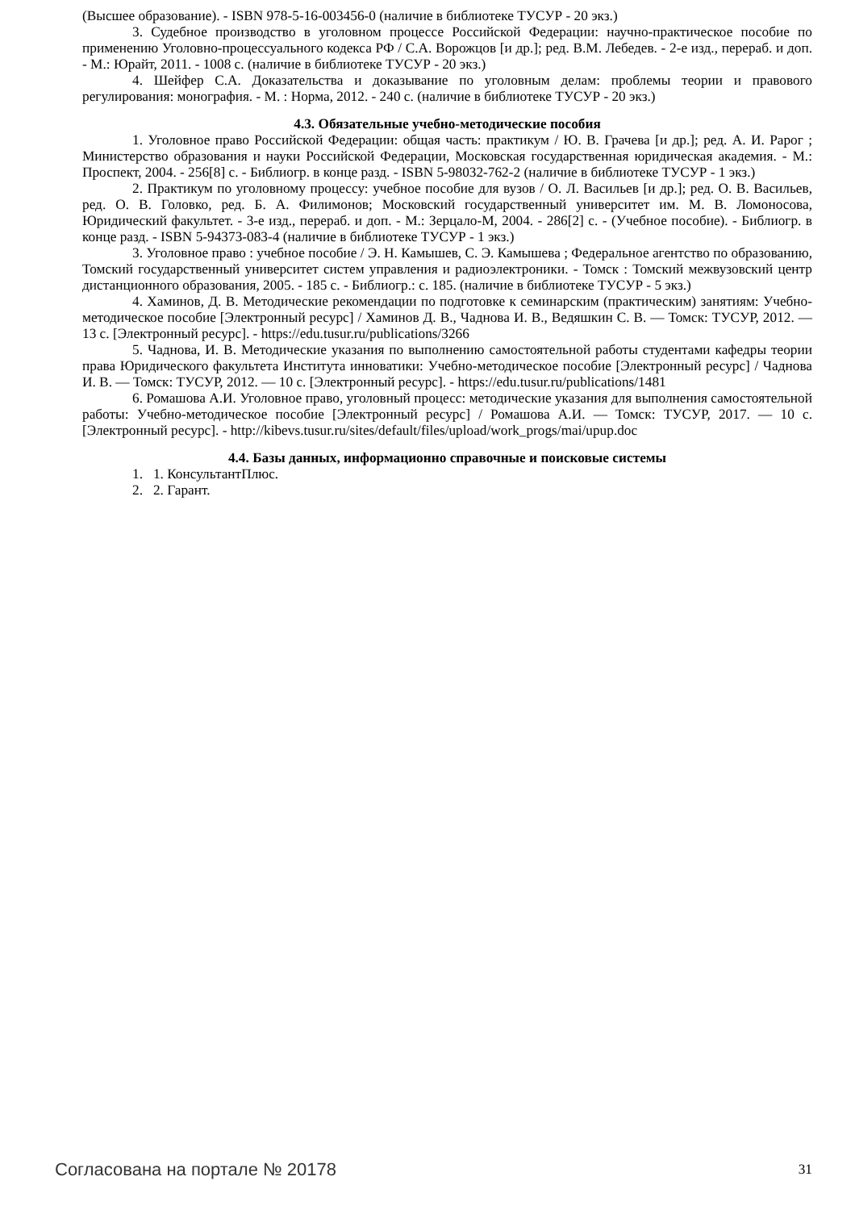(Высшее образование). - ISBN 978-5-16-003456-0 (наличие в библиотеке ТУСУР - 20 экз.)
3. Судебное производство в уголовном процессе Российской Федерации: научно-практическое пособие по применению Уголовно-процессуального кодекса РФ / С.А. Ворожцов [и др.]; ред. В.М. Лебедев. - 2-е изд., перераб. и доп. - М.: Юрайт, 2011. - 1008 с. (наличие в библиотеке ТУСУР - 20 экз.)
4. Шейфер С.А. Доказательства и доказывание по уголовным делам: проблемы теории и правового регулирования: монография. - М. : Норма, 2012. - 240 с. (наличие в библиотеке ТУСУР - 20 экз.)
4.3. Обязательные учебно-методические пособия
1. Уголовное право Российской Федерации: общая часть: практикум / Ю. В. Грачева [и др.]; ред. А. И. Рарог ; Министерство образования и науки Российской Федерации, Московская государственная юридическая академия. - М.: Проспект, 2004. - 256[8] с. - Библиогр. в конце разд. - ISBN 5-98032-762-2 (наличие в библиотеке ТУСУР - 1 экз.)
2. Практикум по уголовному процессу: учебное пособие для вузов / О. Л. Васильев [и др.]; ред. О. В. Васильев, ред. О. В. Головко, ред. Б. А. Филимонов; Московский государственный университет им. М. В. Ломоносова, Юридический факультет. - 3-е изд., перераб. и доп. - М.: Зерцало-М, 2004. - 286[2] с. - (Учебное пособие). - Библиогр. в конце разд. - ISBN 5-94373-083-4 (наличие в библиотеке ТУСУР - 1 экз.)
3. Уголовное право : учебное пособие / Э. Н. Камышев, С. Э. Камышева ; Федеральное агентство по образованию, Томский государственный университет систем управления и радиоэлектроники. - Томск : Томский межвузовский центр дистанционного образования, 2005. - 185 с. - Библиогр.: с. 185. (наличие в библиотеке ТУСУР - 5 экз.)
4. Хаминов, Д. В. Методические рекомендации по подготовке к семинарским (практическим) занятиям: Учебно-методическое пособие [Электронный ресурс] / Хаминов Д. В., Чаднова И. В., Ведяшкин С. В. — Томск: ТУСУР, 2012. — 13 с. [Электронный ресурс]. - https://edu.tusur.ru/publications/3266
5. Чаднова, И. В. Методические указания по выполнению самостоятельной работы студентами кафедры теории права Юридического факультета Института инноватики: Учебно-методическое пособие [Электронный ресурс] / Чаднова И. В. — Томск: ТУСУР, 2012. — 10 с. [Электронный ресурс]. - https://edu.tusur.ru/publications/1481
6. Ромашова А.И. Уголовное право, уголовный процесс: методические указания для выполнения самостоятельной работы: Учебно-методическое пособие [Электронный ресурс] / Ромашова А.И. — Томск: ТУСУР, 2017. — 10 с. [Электронный ресурс]. - http://kibevs.tusur.ru/sites/default/files/upload/work_progs/mai/upup.doc
4.4. Базы данных, информационно справочные и поисковые системы
1. 1. КонсультантПлюс.
2. 2. Гарант.
Согласована на портале № 20178 31